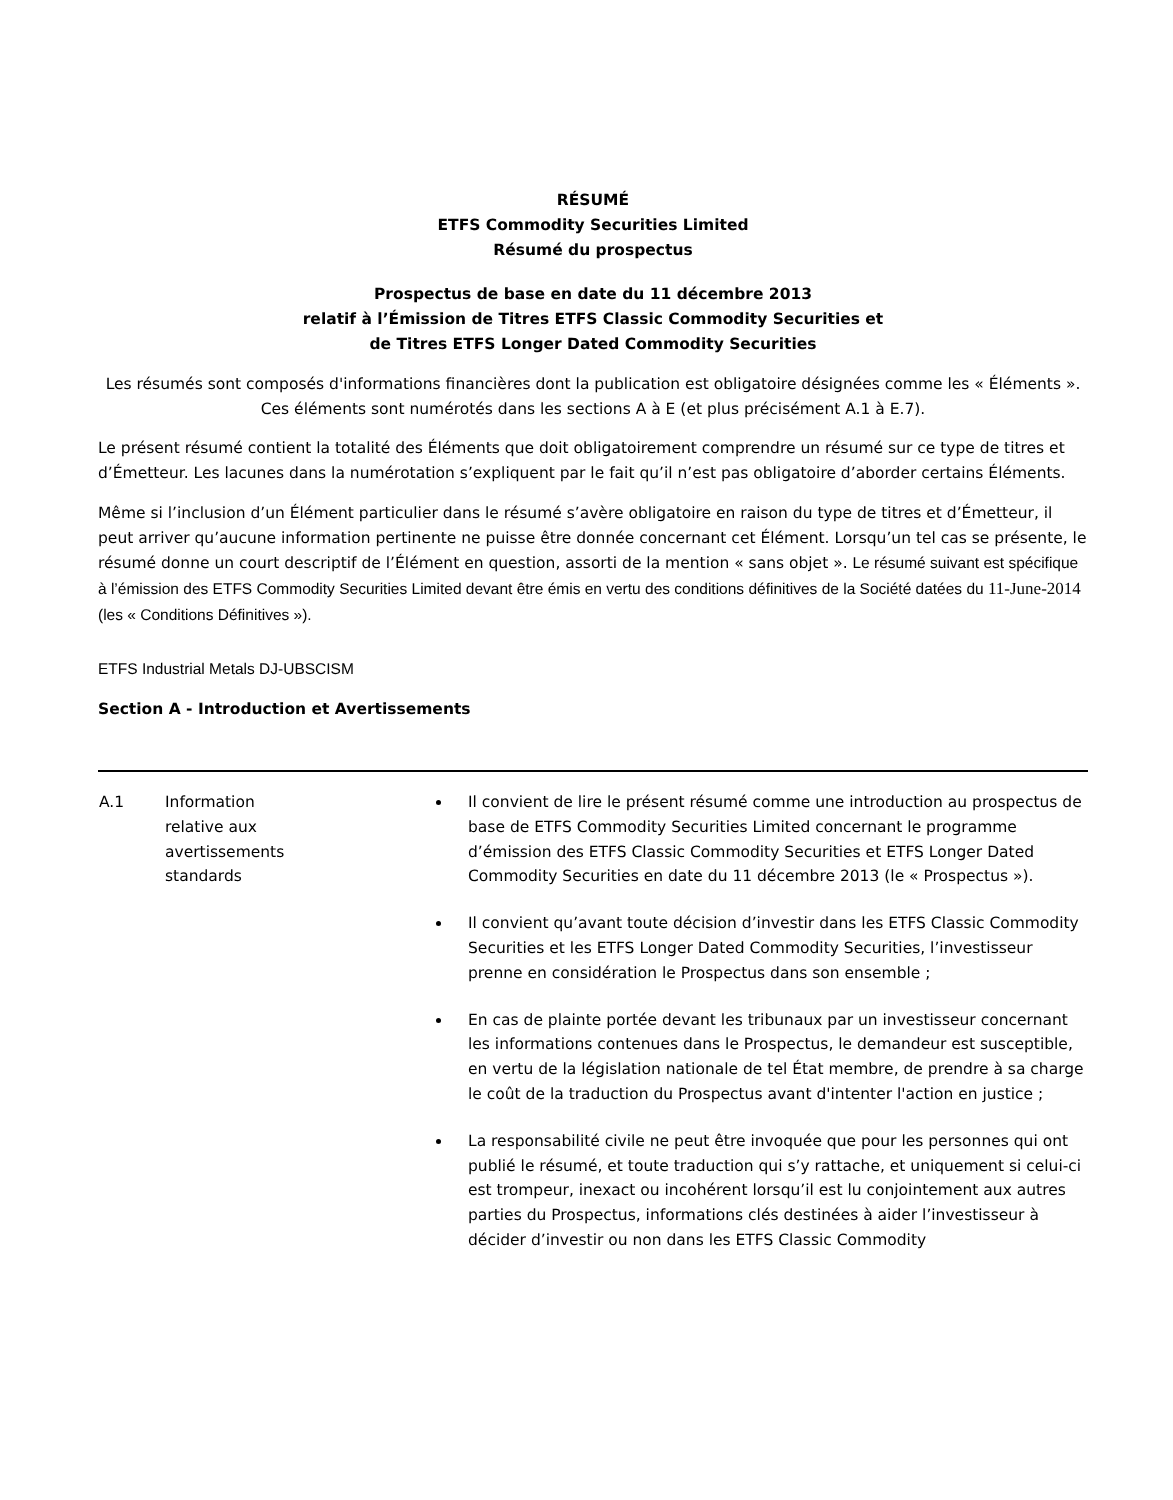RÉSUMÉ
ETFS Commodity Securities Limited
Résumé du prospectus
Prospectus de base en date du 11 décembre 2013
relatif à l’Émission de Titres ETFS Classic Commodity Securities et
de Titres ETFS Longer Dated Commodity Securities
Les résumés sont composés d'informations financières dont la publication est obligatoire désignées comme les « Éléments ». Ces éléments sont numérotés dans les sections A à E (et plus précisément A.1 à E.7).
Le présent résumé contient la totalité des Éléments que doit obligatoirement comprendre un résumé sur ce type de titres et d’Émetteur. Les lacunes dans la numérotation s’expliquent par le fait qu’il n’est pas obligatoire d’aborder certains Éléments.
Même si l’inclusion d’un Élément particulier dans le résumé s’avère obligatoire en raison du type de titres et d’Émetteur, il peut arriver qu’aucune information pertinente ne puisse être donnée concernant cet Élément. Lorsqu’un tel cas se présente, le résumé donne un court descriptif de l’Élément en question, assorti de la mention « sans objet ». Le résumé suivant est spécifique à l’émission des ETFS Commodity Securities Limited devant être émis en vertu des conditions définitives de la Société datées du 11-June-2014 (les « Conditions Définitives »).
ETFS Industrial Metals DJ-UBSCISM
Section A - Introduction et Avertissements
| A.1 | Information relative aux avertissements standards | Il convient de lire le présent résumé comme une introduction au prospectus de base de ETFS Commodity Securities Limited concernant le programme d’émission des ETFS Classic Commodity Securities et ETFS Longer Dated Commodity Securities en date du 11 décembre 2013 (le « Prospectus »). Il convient qu’avant toute décision d’investir dans les ETFS Classic Commodity Securities et les ETFS Longer Dated Commodity Securities, l’investisseur prenne en considération le Prospectus dans son ensemble ; En cas de plainte portée devant les tribunaux par un investisseur concernant les informations contenues dans le Prospectus, le demandeur est susceptible, en vertu de la législation nationale de tel État membre, de prendre à sa charge le coût de la traduction du Prospectus avant d'intenter l'action en justice ; La responsabilité civile ne peut être invoquée que pour les personnes qui ont publié le résumé, et toute traduction qui s’y rattache, et uniquement si celui-ci est trompeur, inexact ou incohérent lorsqu’il est lu conjointement aux autres parties du Prospectus, informations clés destinées à aider l’investisseur à décider d’investir ou non dans les ETFS Classic Commodity |